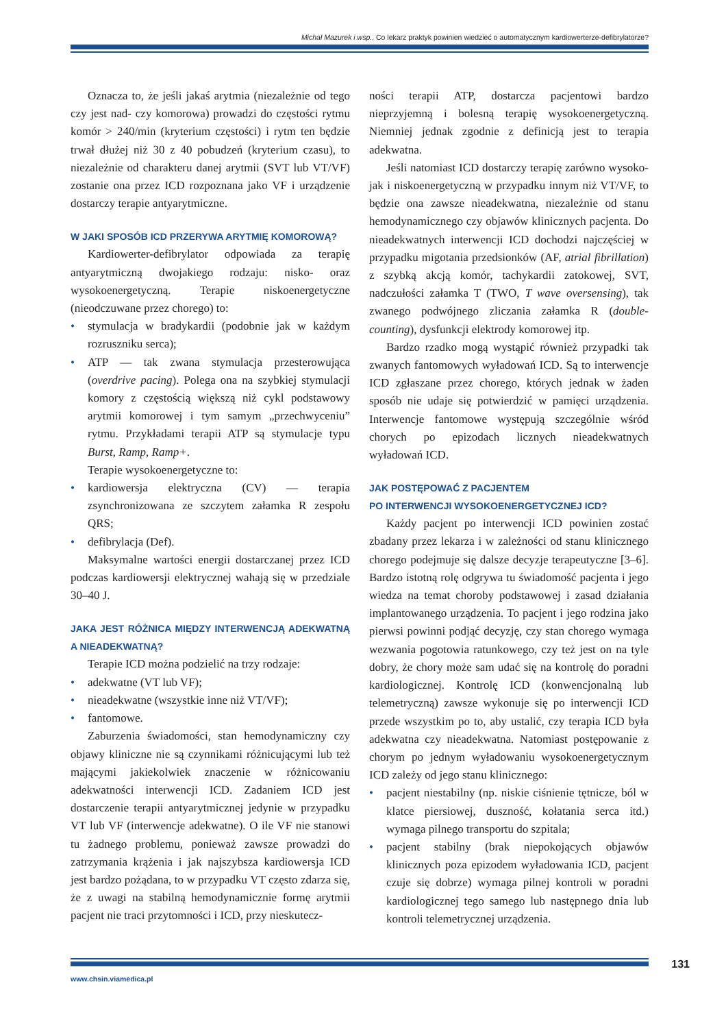Michał Mazurek i wsp., Co lekarz praktyk powinien wiedzieć o automatycznym kardiowerterze-defibrylatorze?
Oznacza to, że jeśli jakaś arytmia (niezależnie od tego czy jest nad- czy komorowa) prowadzi do częstości rytmu komór > 240/min (kryterium częstości) i rytm ten będzie trwał dłużej niż 30 z 40 pobudzeń (kryterium czasu), to niezależnie od charakteru danej arytmii (SVT lub VT/VF) zostanie ona przez ICD rozpoznana jako VF i urządzenie dostarczy terapie antyarytmiczne.
W JAKI SPOSÓB ICD PRZERYWA ARYTMIĘ KOMOROWĄ?
Kardiowerter-defibrylator odpowiada za terapię antyarytmiczną dwojakiego rodzaju: nisko- oraz wysokoenergetyczną. Terapie niskoenergetyczne (nieodczuwane przez chorego) to:
• stymulacja w bradykardii (podobnie jak w każdym rozruszniku serca);
• ATP — tak zwana stymulacja przesterowująca (overdrive pacing). Polega ona na szybkiej stymulacji komory z częstością większą niż cykl podstawowy arytmii komorowej i tym samym „przechwyceniu” rytmu. Przykładami terapii ATP są stymulacje typu Burst, Ramp, Ramp+.
Terapie wysokoenergetyczne to:
• kardiowersja elektryczna (CV) — terapia zsynchronizowana ze szczytem załamka R zespołu QRS;
• defibrylacja (Def).
Maksymalne wartości energii dostarczanej przez ICD podczas kardiowersji elektrycznej wahają się w przedziale 30–40 J.
JAKA JEST RÓŻNICA MIĘDZY INTERWENCJĄ ADEKWATNĄ A NIEADEKWATNĄ?
Terapie ICD można podzielić na trzy rodzaje:
• adekwatne (VT lub VF);
• nieadekwatne (wszystkie inne niż VT/VF);
• fantomowe.
Zaburzenia świadomości, stan hemodynamiczny czy objawy kliniczne nie są czynnikami różnicującymi lub też mającymi jakiekolwiek znaczenie w różnicowaniu adekwatności interwencji ICD. Zadaniem ICD jest dostarczenie terapii antyarytmicznej jedynie w przypadku VT lub VF (interwencje adekwatne). O ile VF nie stanowi tu żadnego problemu, ponieważ zawsze prowadzi do zatrzymania krążenia i jak najszybsza kardiowersja ICD jest bardzo pożądana, to w przypadku VT często zdarza się, że z uwagi na stabilną hemodynamicznie formę arytmii pacjent nie traci przytomności i ICD, przy nieskutecz-
ności terapii ATP, dostarcza pacjentowi bardzo nieprzyjemną i bolesną terapię wysokoenergetyczną. Niemniej jednak zgodnie z definicją jest to terapia adekwatna.
Jeśli natomiast ICD dostarczy terapię zarówno wysoko- jak i niskoenergetyczną w przypadku innym niż VT/VF, to będzie ona zawsze nieadekwatna, niezależnie od stanu hemodynamicznego czy objawów klinicznych pacjenta. Do nieadekwatnych interwencji ICD dochodzi najczęściej w przypadku migotania przedsionków (AF, atrial fibrillation) z szybką akcją komór, tachykardii zatokowej, SVT, nadczułości załamka T (TWO, T wave oversensing), tak zwanego podwójnego zliczania załamka R (double-counting), dysfunkcji elektrody komorowej itp.
Bardzo rzadko mogą wystąpić również przypadki tak zwanych fantomowych wyładowań ICD. Są to interwencje ICD zgłaszane przez chorego, których jednak w żaden sposób nie udaje się potwierdzić w pamięci urządzenia. Interwencje fantomowe występują szczególnie wśród chorych po epizodach licznych nieadekwatnych wyładowań ICD.
JAK POSTĘPOWAĆ Z PACJENTEM
PO INTERWENCJI WYSOKOENERGETYCZNEJ ICD?
Każdy pacjent po interwencji ICD powinien zostać zbadany przez lekarza i w zależności od stanu klinicznego chorego podejmuje się dalsze decyzje terapeutyczne [3–6]. Bardzo istotną rolę odgrywa tu świadomość pacjenta i jego wiedza na temat choroby podstawowej i zasad działania implantowanego urządzenia. To pacjent i jego rodzina jako pierwsi powinni podjąć decyzję, czy stan chorego wymaga wezwania pogotowia ratunkowego, czy też jest on na tyle dobry, że chory może sam udać się na kontrolę do poradni kardiologicznej. Kontrolę ICD (konwencjonalną lub telemetryczną) zawsze wykonuje się po interwencji ICD przede wszystkim po to, aby ustalić, czy terapia ICD była adekwatna czy nieadekwatna. Natomiast postępowanie z chorym po jednym wyładowaniu wysokoenergetycznym ICD zależy od jego stanu klinicznego:
• pacjent niestabilny (np. niskie ciśnienie tętnicze, ból w klatce piersiowej, duszność, kołatania serca itd.) wymaga pilnego transportu do szpitala;
• pacjent stabilny (brak niepokojących objawów klinicznych poza epizodem wyładowania ICD, pacjent czuje się dobrze) wymaga pilnej kontroli w poradni kardiologicznej tego samego lub następnego dnia lub kontroli telemetrycznej urządzenia.
131
www.chsin.viamedica.pl